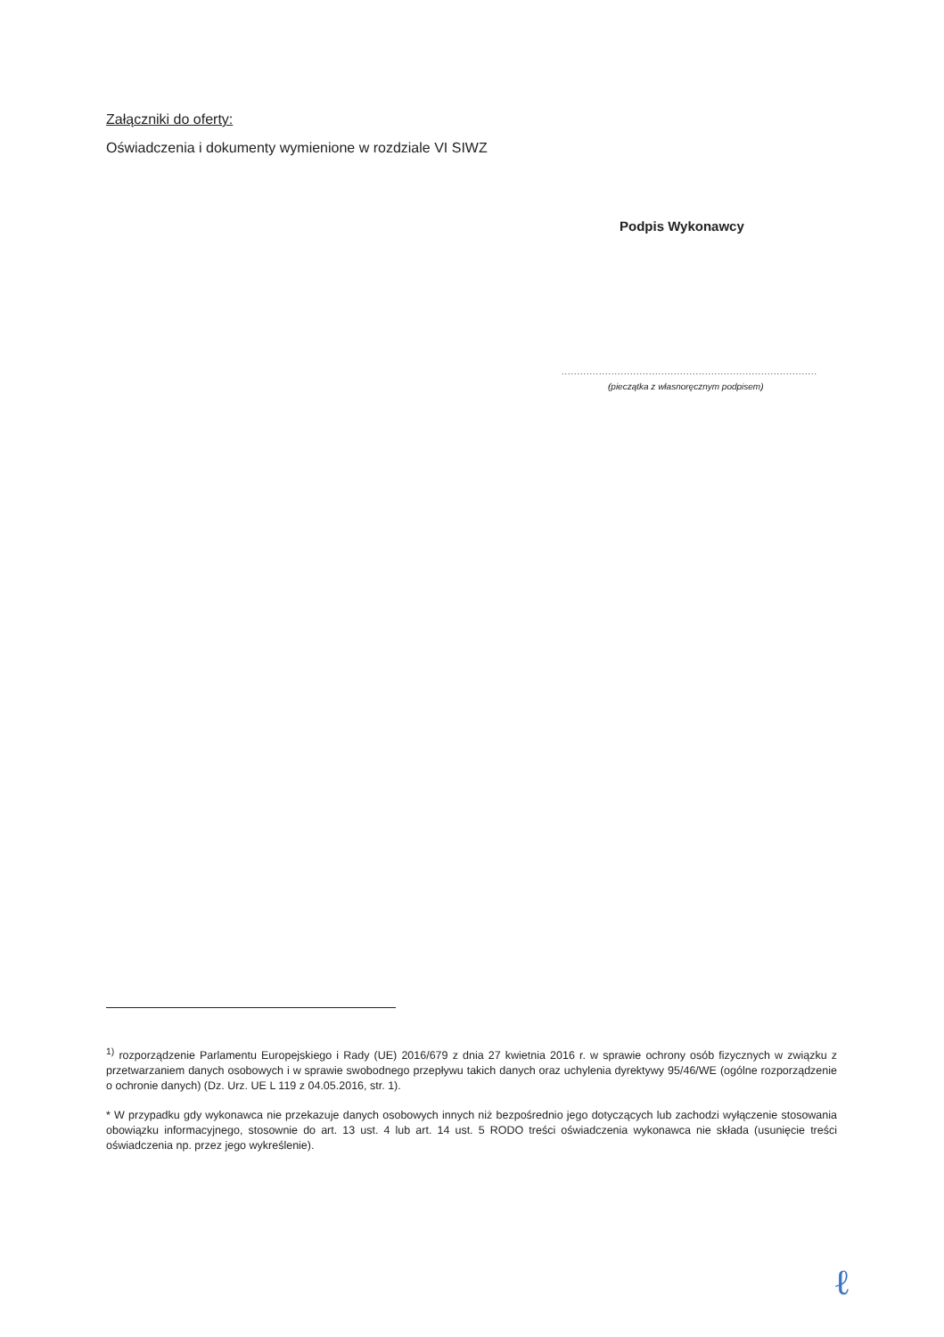Załączniki do oferty:
Oświadczenia i dokumenty wymienione w rozdziale VI SIWZ
Podpis Wykonawcy
..................................................................................
(pieczątka z własnoręcznym podpisem)
<sup>1)</sup> rozporządzenie Parlamentu Europejskiego i Rady (UE) 2016/679 z dnia 27 kwietnia 2016 r. w sprawie ochrony osób fizycznych w związku z przetwarzaniem danych osobowych i w sprawie swobodnego przepływu takich danych oraz uchylenia dyrektywy 95/46/WE (ogólne rozporządzenie o ochronie danych) (Dz. Urz. UE L 119 z 04.05.2016, str. 1).
* W przypadku gdy wykonawca nie przekazuje danych osobowych innych niż bezpośrednio jego dotyczących lub zachodzi wyłączenie stosowania obowiązku informacyjnego, stosownie do art. 13 ust. 4 lub art. 14 ust. 5 RODO treści oświadczenia wykonawca nie składa (usunięcie treści oświadczenia np. przez jego wykreślenie).
ℓ